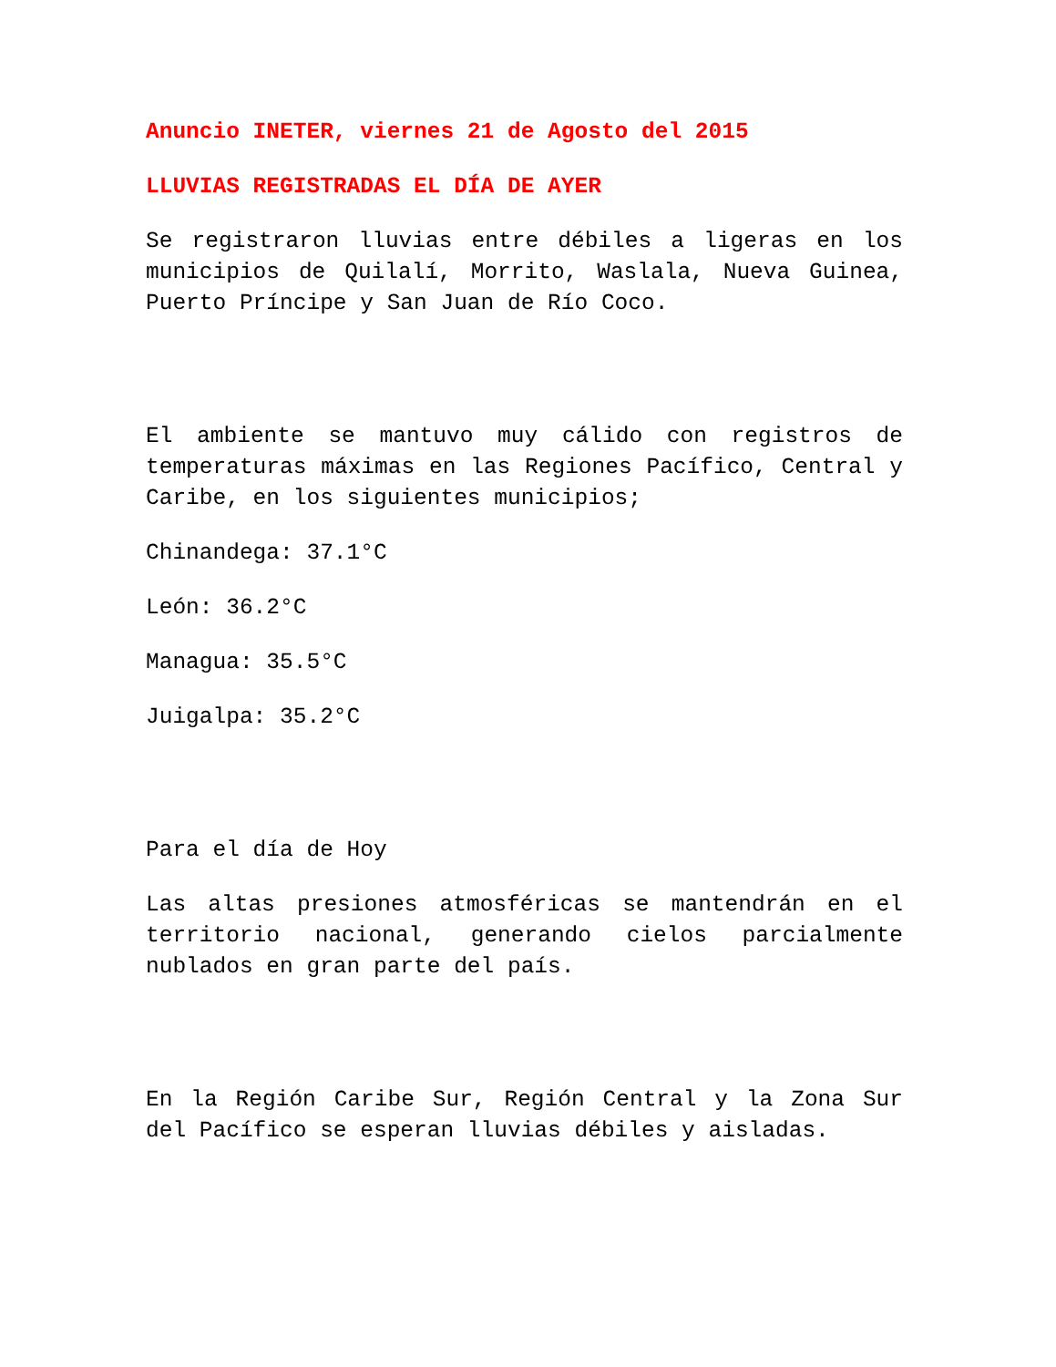Anuncio INETER, viernes 21 de Agosto del 2015
LLUVIAS REGISTRADAS EL DÍA DE AYER
Se registraron lluvias entre débiles a ligeras en los municipios de Quilalí, Morrito, Waslala, Nueva Guinea, Puerto Príncipe y San Juan de Río Coco.
El ambiente se mantuvo muy cálido con registros de temperaturas máximas en las Regiones Pacífico, Central y Caribe, en los siguientes municipios;
Chinandega: 37.1°C
León: 36.2°C
Managua: 35.5°C
Juigalpa: 35.2°C
Para el día de Hoy
Las altas presiones atmosféricas se mantendrán en el territorio nacional, generando cielos parcialmente nublados en gran parte del país.
En la Región Caribe Sur, Región Central y la Zona Sur del Pacífico se esperan lluvias débiles y aisladas.